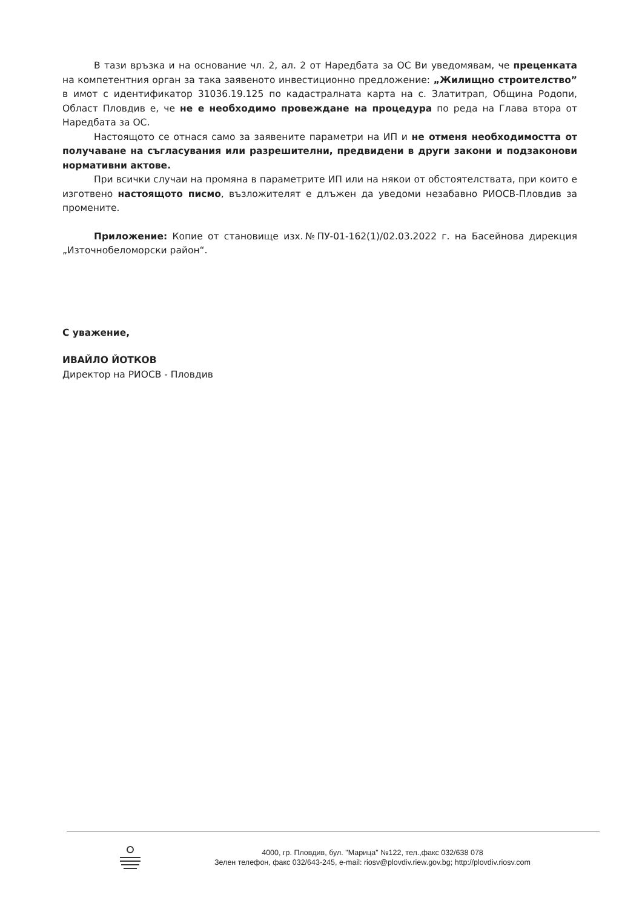В тази връзка и на основание чл. 2, ал. 2 от Наредбата за ОС Ви уведомявам, че преценката на компетентния орган за така заявеното инвестиционно предложение: „Жилищно строителство” в имот с идентификатор 31036.19.125 по кадастралната карта на с. Златитрап, Община Родопи, Област Пловдив е, че не е необходимо провеждане на процедура по реда на Глава втора от Наредбата за ОС.
Настоящото се отнася само за заявените параметри на ИП и не отменя необходимостта от получаване на съгласувания или разрешителни, предвидени в други закони и подзаконови нормативни актове.
При всички случаи на промяна в параметрите ИП или на някои от обстоятелствата, при които е изготвено настоящото писмо, възложителят е длъжен да уведоми незабавно РИОСВ-Пловдив за промените.
Приложение: Копие от становище изх.№ПУ-01-162(1)/02.03.2022 г. на Басейнова дирекция „Източнобеломорски район“.
С уважение,
ИВАЙЛО ЙОТКОВ
Директор на РИОСВ - Пловдив
4000, гр. Пловдив, бул. "Марица" №122, тел.,факс 032/638 078
Зелен телефон, факс 032/643-245, e-mail: riosv@plovdiv.riew.gov.bg; http://plovdiv.riosv.com